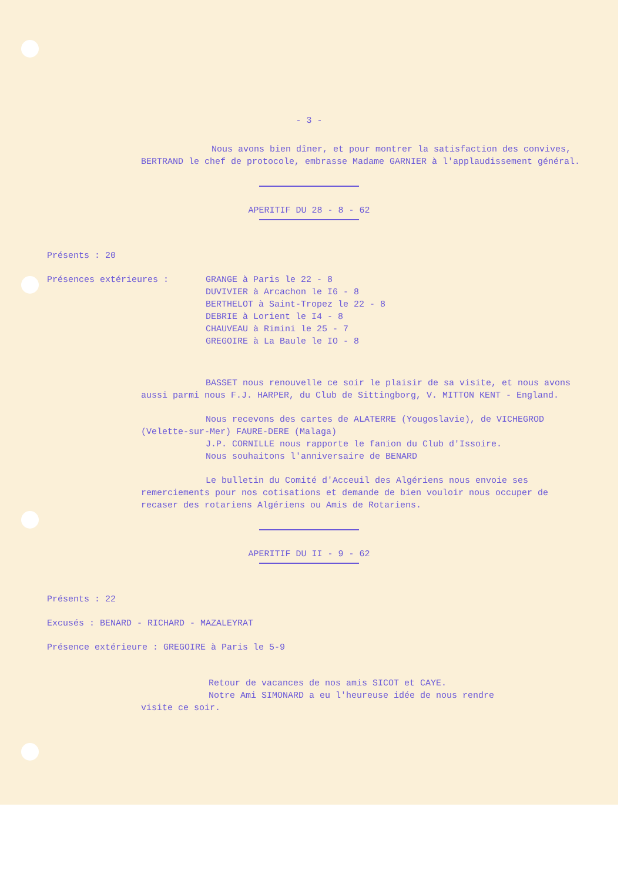- 3 -
Nous avons bien dîner, et pour montrer la satisfaction des convives, BERTRAND le chef de protocole, embrasse Madame GARNIER à l'applaudissement général.
APERITIF DU 28 - 8 - 62
Présents : 20
Présences extérieures : GRANGE à Paris le 22 - 8
DUVIVIER à Arcachon le I6 - 8
BERTHELOT à Saint-Tropez le 22 - 8
DEBRIE à Lorient le I4 - 8
CHAUVEAU à Rimini le 25 - 7
GREGOIRE à La Baule le IO - 8
BASSET nous renouvelle ce soir le plaisir de sa visite, et nous avons aussi parmi nous F.J. HARPER, du Club de Sittingborg, V. MITTON KENT - England.
Nous recevons des cartes de ALATERRE (Yougoslavie), de VICHEGROD (Velette-sur-Mer) FAURE-DERE (Malaga)
J.P. CORNILLE nous rapporte le fanion du Club d'Issoire.
Nous souhaitons l'anniversaire de BENARD
Le bulletin du Comité d'Acceuil des Algériens nous envoie ses remerciements pour nos cotisations et demande de bien vouloir nous occuper de recaser des rotariens Algériens ou Amis de Rotariens.
APERITIF DU II - 9 - 62
Présents : 22
Excusés : BENARD - RICHARD - MAZALEYRAT
Présence extérieure : GREGOIRE à Paris le 5-9
Retour de vacances de nos amis SICOT et CAYE.
Notre Ami SIMONARD a eu l'heureuse idée de nous rendre
visite ce soir.